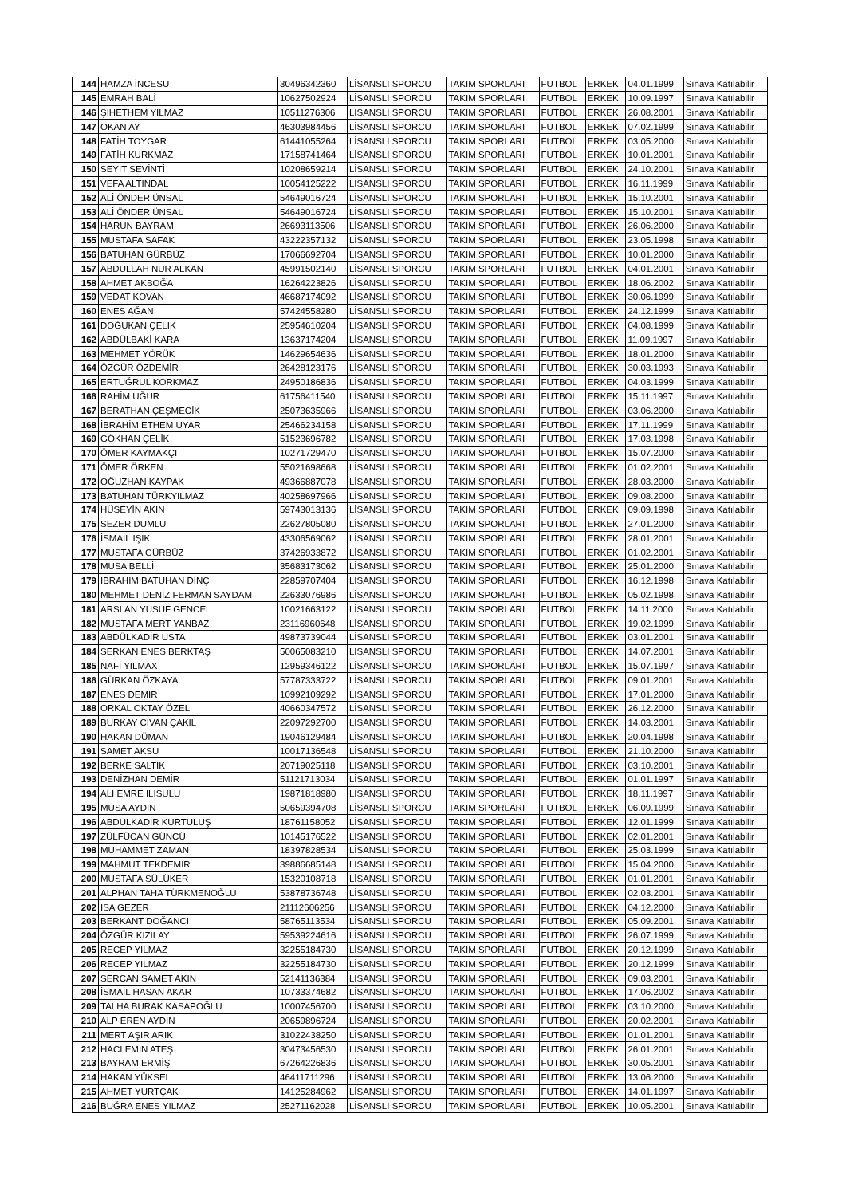| 144 | HAMZA İNCESU | 30496342360 | LİSANSLI SPORCU | TAKIM SPORLARI | FUTBOL | ERKEK | 04.01.1999 | Sınava Katılabilir |
| 145 | EMRAH BALİ | 10627502924 | LİSANSLI SPORCU | TAKIM SPORLARI | FUTBOL | ERKEK | 10.09.1997 | Sınava Katılabilir |
| 146 | ŞIHETHEM YILMAZ | 10511276306 | LİSANSLI SPORCU | TAKIM SPORLARI | FUTBOL | ERKEK | 26.08.2001 | Sınava Katılabilir |
| 147 | OKAN AY | 46303984456 | LİSANSLI SPORCU | TAKIM SPORLARI | FUTBOL | ERKEK | 07.02.1999 | Sınava Katılabilir |
| 148 | FATİH TOYGAR | 61441055264 | LİSANSLI SPORCU | TAKIM SPORLARI | FUTBOL | ERKEK | 03.05.2000 | Sınava Katılabilir |
| 149 | FATİH KURKMAZ | 17158741464 | LİSANSLI SPORCU | TAKIM SPORLARI | FUTBOL | ERKEK | 10.01.2001 | Sınava Katılabilir |
| 150 | SEYİT SEVİNTİ | 10208659214 | LİSANSLI SPORCU | TAKIM SPORLARI | FUTBOL | ERKEK | 24.10.2001 | Sınava Katılabilir |
| 151 | VEFA ALTINDAL | 10054125222 | LİSANSLI SPORCU | TAKIM SPORLARI | FUTBOL | ERKEK | 16.11.1999 | Sınava Katılabilir |
| 152 | ALİ ÖNDER ÜNSAL | 54649016724 | LİSANSLI SPORCU | TAKIM SPORLARI | FUTBOL | ERKEK | 15.10.2001 | Sınava Katılabilir |
| 153 | ALİ ÖNDER ÜNSAL | 54649016724 | LİSANSLI SPORCU | TAKIM SPORLARI | FUTBOL | ERKEK | 15.10.2001 | Sınava Katılabilir |
| 154 | HARUN BAYRAM | 26693113506 | LİSANSLI SPORCU | TAKIM SPORLARI | FUTBOL | ERKEK | 26.06.2000 | Sınava Katılabilir |
| 155 | MUSTAFA SAFAK | 43222357132 | LİSANSLI SPORCU | TAKIM SPORLARI | FUTBOL | ERKEK | 23.05.1998 | Sınava Katılabilir |
| 156 | BATUHAN GÜRBÜZ | 17066692704 | LİSANSLI SPORCU | TAKIM SPORLARI | FUTBOL | ERKEK | 10.01.2000 | Sınava Katılabilir |
| 157 | ABDULLAH NUR ALKAN | 45991502140 | LİSANSLI SPORCU | TAKIM SPORLARI | FUTBOL | ERKEK | 04.01.2001 | Sınava Katılabilir |
| 158 | AHMET AKBOĞA | 16264223826 | LİSANSLI SPORCU | TAKIM SPORLARI | FUTBOL | ERKEK | 18.06.2002 | Sınava Katılabilir |
| 159 | VEDAT KOVAN | 46687174092 | LİSANSLI SPORCU | TAKIM SPORLARI | FUTBOL | ERKEK | 30.06.1999 | Sınava Katılabilir |
| 160 | ENES AĞAN | 57424558280 | LİSANSLI SPORCU | TAKIM SPORLARI | FUTBOL | ERKEK | 24.12.1999 | Sınava Katılabilir |
| 161 | DOĞUKAN ÇELİK | 25954610204 | LİSANSLI SPORCU | TAKIM SPORLARI | FUTBOL | ERKEK | 04.08.1999 | Sınava Katılabilir |
| 162 | ABDÜLBAKİ KARA | 13637174204 | LİSANSLI SPORCU | TAKIM SPORLARI | FUTBOL | ERKEK | 11.09.1997 | Sınava Katılabilir |
| 163 | MEHMET YÖRÜK | 14629654636 | LİSANSLI SPORCU | TAKIM SPORLARI | FUTBOL | ERKEK | 18.01.2000 | Sınava Katılabilir |
| 164 | ÖZGÜR ÖZDEMİR | 26428123176 | LİSANSLI SPORCU | TAKIM SPORLARI | FUTBOL | ERKEK | 30.03.1993 | Sınava Katılabilir |
| 165 | ERTUĞRUL KORKMAZ | 24950186836 | LİSANSLI SPORCU | TAKIM SPORLARI | FUTBOL | ERKEK | 04.03.1999 | Sınava Katılabilir |
| 166 | RAHİM UĞUR | 61756411540 | LİSANSLI SPORCU | TAKIM SPORLARI | FUTBOL | ERKEK | 15.11.1997 | Sınava Katılabilir |
| 167 | BERATHAN ÇEŞMECİK | 25073635966 | LİSANSLI SPORCU | TAKIM SPORLARI | FUTBOL | ERKEK | 03.06.2000 | Sınava Katılabilir |
| 168 | İBRAHİM ETHEM UYAR | 25466234158 | LİSANSLI SPORCU | TAKIM SPORLARI | FUTBOL | ERKEK | 17.11.1999 | Sınava Katılabilir |
| 169 | GÖKHAN ÇELİK | 51523696782 | LİSANSLI SPORCU | TAKIM SPORLARI | FUTBOL | ERKEK | 17.03.1998 | Sınava Katılabilir |
| 170 | ÖMER KAYMAKÇI | 10271729470 | LİSANSLI SPORCU | TAKIM SPORLARI | FUTBOL | ERKEK | 15.07.2000 | Sınava Katılabilir |
| 171 | ÖMER ÖRKEN | 55021698668 | LİSANSLI SPORCU | TAKIM SPORLARI | FUTBOL | ERKEK | 01.02.2001 | Sınava Katılabilir |
| 172 | OĞUZHAN KAYPAK | 49366887078 | LİSANSLI SPORCU | TAKIM SPORLARI | FUTBOL | ERKEK | 28.03.2000 | Sınava Katılabilir |
| 173 | BATUHAN TÜRKYILMAZ | 40258697966 | LİSANSLI SPORCU | TAKIM SPORLARI | FUTBOL | ERKEK | 09.08.2000 | Sınava Katılabilir |
| 174 | HÜSEYİN AKIN | 59743013136 | LİSANSLI SPORCU | TAKIM SPORLARI | FUTBOL | ERKEK | 09.09.1998 | Sınava Katılabilir |
| 175 | SEZER DUMLU | 22627805080 | LİSANSLI SPORCU | TAKIM SPORLARI | FUTBOL | ERKEK | 27.01.2000 | Sınava Katılabilir |
| 176 | İSMAİL IŞIK | 43306569062 | LİSANSLI SPORCU | TAKIM SPORLARI | FUTBOL | ERKEK | 28.01.2001 | Sınava Katılabilir |
| 177 | MUSTAFA GÜRBÜZ | 37426933872 | LİSANSLI SPORCU | TAKIM SPORLARI | FUTBOL | ERKEK | 01.02.2001 | Sınava Katılabilir |
| 178 | MUSA BELLİ | 35683173062 | LİSANSLI SPORCU | TAKIM SPORLARI | FUTBOL | ERKEK | 25.01.2000 | Sınava Katılabilir |
| 179 | İBRAHİM BATUHAN DİNÇ | 22859707404 | LİSANSLI SPORCU | TAKIM SPORLARI | FUTBOL | ERKEK | 16.12.1998 | Sınava Katılabilir |
| 180 | MEHMET DENİZ FERMAN SAYDAM | 22633076986 | LİSANSLI SPORCU | TAKIM SPORLARI | FUTBOL | ERKEK | 05.02.1998 | Sınava Katılabilir |
| 181 | ARSLAN YUSUF GENCEL | 10021663122 | LİSANSLI SPORCU | TAKIM SPORLARI | FUTBOL | ERKEK | 14.11.2000 | Sınava Katılabilir |
| 182 | MUSTAFA MERT YANBAZ | 23116960648 | LİSANSLI SPORCU | TAKIM SPORLARI | FUTBOL | ERKEK | 19.02.1999 | Sınava Katılabilir |
| 183 | ABDÜLKADİR USTA | 49873739044 | LİSANSLI SPORCU | TAKIM SPORLARI | FUTBOL | ERKEK | 03.01.2001 | Sınava Katılabilir |
| 184 | SERKAN ENES BERKTAŞ | 50065083210 | LİSANSLI SPORCU | TAKIM SPORLARI | FUTBOL | ERKEK | 14.07.2001 | Sınava Katılabilir |
| 185 | NAFİ YILMAX | 12959346122 | LİSANSLI SPORCU | TAKIM SPORLARI | FUTBOL | ERKEK | 15.07.1997 | Sınava Katılabilir |
| 186 | GÜRKAN ÖZKAYA | 57787333722 | LİSANSLI SPORCU | TAKIM SPORLARI | FUTBOL | ERKEK | 09.01.2001 | Sınava Katılabilir |
| 187 | ENES DEMİR | 10992109292 | LİSANSLI SPORCU | TAKIM SPORLARI | FUTBOL | ERKEK | 17.01.2000 | Sınava Katılabilir |
| 188 | ORKAL OKTAY ÖZEL | 40660347572 | LİSANSLI SPORCU | TAKIM SPORLARI | FUTBOL | ERKEK | 26.12.2000 | Sınava Katılabilir |
| 189 | BURKAY CIVAN ÇAKIL | 22097292700 | LİSANSLI SPORCU | TAKIM SPORLARI | FUTBOL | ERKEK | 14.03.2001 | Sınava Katılabilir |
| 190 | HAKAN DÜMAN | 19046129484 | LİSANSLI SPORCU | TAKIM SPORLARI | FUTBOL | ERKEK | 20.04.1998 | Sınava Katılabilir |
| 191 | SAMET AKSU | 10017136548 | LİSANSLI SPORCU | TAKIM SPORLARI | FUTBOL | ERKEK | 21.10.2000 | Sınava Katılabilir |
| 192 | BERKE SALTIK | 20719025118 | LİSANSLI SPORCU | TAKIM SPORLARI | FUTBOL | ERKEK | 03.10.2001 | Sınava Katılabilir |
| 193 | DENİZHAN DEMİR | 51121713034 | LİSANSLI SPORCU | TAKIM SPORLARI | FUTBOL | ERKEK | 01.01.1997 | Sınava Katılabilir |
| 194 | ALİ EMRE İLİSULU | 19871818980 | LİSANSLI SPORCU | TAKIM SPORLARI | FUTBOL | ERKEK | 18.11.1997 | Sınava Katılabilir |
| 195 | MUSA AYDIN | 50659394708 | LİSANSLI SPORCU | TAKIM SPORLARI | FUTBOL | ERKEK | 06.09.1999 | Sınava Katılabilir |
| 196 | ABDULKADİR KURTULUŞ | 18761158052 | LİSANSLI SPORCU | TAKIM SPORLARI | FUTBOL | ERKEK | 12.01.1999 | Sınava Katılabilir |
| 197 | ZÜLFÜCAN GÜNCÜ | 10145176522 | LİSANSLI SPORCU | TAKIM SPORLARI | FUTBOL | ERKEK | 02.01.2001 | Sınava Katılabilir |
| 198 | MUHAMMET ZAMAN | 18397828534 | LİSANSLI SPORCU | TAKIM SPORLARI | FUTBOL | ERKEK | 25.03.1999 | Sınava Katılabilir |
| 199 | MAHMUT TEKDEMİR | 39886685148 | LİSANSLI SPORCU | TAKIM SPORLARI | FUTBOL | ERKEK | 15.04.2000 | Sınava Katılabilir |
| 200 | MUSTAFA SÜLÜKER | 15320108718 | LİSANSLI SPORCU | TAKIM SPORLARI | FUTBOL | ERKEK | 01.01.2001 | Sınava Katılabilir |
| 201 | ALPHAN TAHA TÜRKMENOĞLU | 53878736748 | LİSANSLI SPORCU | TAKIM SPORLARI | FUTBOL | ERKEK | 02.03.2001 | Sınava Katılabilir |
| 202 | İSA GEZER | 21112606256 | LİSANSLI SPORCU | TAKIM SPORLARI | FUTBOL | ERKEK | 04.12.2000 | Sınava Katılabilir |
| 203 | BERKANT DOĞANCI | 58765113534 | LİSANSLI SPORCU | TAKIM SPORLARI | FUTBOL | ERKEK | 05.09.2001 | Sınava Katılabilir |
| 204 | ÖZGÜR KIZILAY | 59539224616 | LİSANSLI SPORCU | TAKIM SPORLARI | FUTBOL | ERKEK | 26.07.1999 | Sınava Katılabilir |
| 205 | RECEP YILMAZ | 32255184730 | LİSANSLI SPORCU | TAKIM SPORLARI | FUTBOL | ERKEK | 20.12.1999 | Sınava Katılabilir |
| 206 | RECEP YILMAZ | 32255184730 | LİSANSLI SPORCU | TAKIM SPORLARI | FUTBOL | ERKEK | 20.12.1999 | Sınava Katılabilir |
| 207 | SERCAN SAMET AKIN | 52141136384 | LİSANSLI SPORCU | TAKIM SPORLARI | FUTBOL | ERKEK | 09.03.2001 | Sınava Katılabilir |
| 208 | İSMAİL HASAN AKAR | 10733374682 | LİSANSLI SPORCU | TAKIM SPORLARI | FUTBOL | ERKEK | 17.06.2002 | Sınava Katılabilir |
| 209 | TALHA BURAK KASAPOĞLU | 10007456700 | LİSANSLI SPORCU | TAKIM SPORLARI | FUTBOL | ERKEK | 03.10.2000 | Sınava Katılabilir |
| 210 | ALP EREN AYDIN | 20659896724 | LİSANSLI SPORCU | TAKIM SPORLARI | FUTBOL | ERKEK | 20.02.2001 | Sınava Katılabilir |
| 211 | MERT AŞIR ARIK | 31022438250 | LİSANSLI SPORCU | TAKIM SPORLARI | FUTBOL | ERKEK | 01.01.2001 | Sınava Katılabilir |
| 212 | HACI EMİN ATEŞ | 30473456530 | LİSANSLI SPORCU | TAKIM SPORLARI | FUTBOL | ERKEK | 26.01.2001 | Sınava Katılabilir |
| 213 | BAYRAM ERMİŞ | 67264226836 | LİSANSLI SPORCU | TAKIM SPORLARI | FUTBOL | ERKEK | 30.05.2001 | Sınava Katılabilir |
| 214 | HAKAN YÜKSEL | 46411711296 | LİSANSLI SPORCU | TAKIM SPORLARI | FUTBOL | ERKEK | 13.06.2000 | Sınava Katılabilir |
| 215 | AHMET YURTÇAK | 14125284962 | LİSANSLI SPORCU | TAKIM SPORLARI | FUTBOL | ERKEK | 14.01.1997 | Sınava Katılabilir |
| 216 | BUĞRA ENES YILMAZ | 25271162028 | LİSANSLI SPORCU | TAKIM SPORLARI | FUTBOL | ERKEK | 10.05.2001 | Sınava Katılabilir |